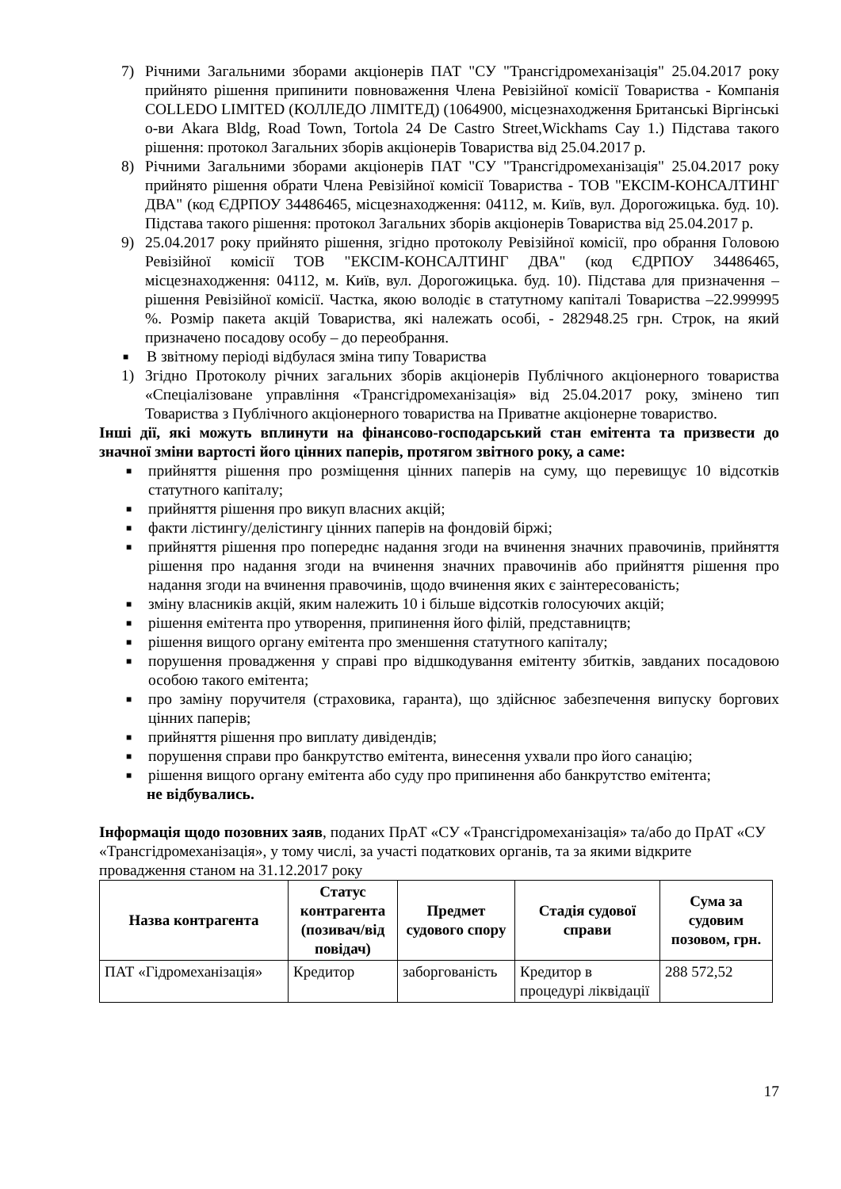7) Річними Загальними зборами акціонерів ПАТ "СУ "Трансгідромеханізація" 25.04.2017 року прийнято рішення припинити повноваження Члена Ревізійної комісії Товариства - Компанія COLLEDO LIMITED (КОЛЛЕДО ЛІМІТЕД) (1064900, місцезнаходження Британські Віргінські о-ви Akara Bldg, Road Town, Tortola 24 De Castro Street,Wickhams Cay 1.) Підстава такого рішення: протокол Загальних зборів акціонерів Товариства від 25.04.2017 р.
8) Річними Загальними зборами акціонерів ПАТ "СУ "Трансгідромеханізація" 25.04.2017 року прийнято рішення обрати Члена Ревізійної комісії Товариства - ТОВ "ЕКСІМ-КОНСАЛТИНГ ДВА" (код ЄДРПОУ 34486465, місцезнаходження: 04112, м. Київ, вул. Дорогожицька. буд. 10). Підстава такого рішення: протокол Загальних зборів акціонерів Товариства від 25.04.2017 р.
9) 25.04.2017 року прийнято рішення, згідно протоколу Ревізійної комісії, про обрання Головою Ревізійної комісії ТОВ "ЕКСІМ-КОНСАЛТИНГ ДВА" (код ЄДРПОУ 34486465, місцезнаходження: 04112, м. Київ, вул. Дорогожицька. буд. 10). Підстава для призначення – рішення Ревізійної комісії. Частка, якою володіє в статутному капіталі Товариства –22.999995 %. Розмір пакета акцій Товариства, які належать особі, - 282948.25 грн. Строк, на який призначено посадову особу – до переобрання.
■ В звітному періоді відбулася зміна типу Товариства
1) Згідно Протоколу річних загальних зборів акціонерів Публічного акціонерного товариства «Спеціалізоване управління «Трансгідромеханізація» від 25.04.2017 року, змінено тип Товариства з Публічного акціонерного товариства на Приватне акціонерне товариство.
Інші дії, які можуть вплинути на фінансово-господарський стан емітента та призвести до значної зміни вартості його цінних паперів, протягом звітного року, а саме:
■ прийняття рішення про розміщення цінних паперів на суму, що перевищує 10 відсотків статутного капіталу;
■ прийняття рішення про викуп власних акцій;
■ факти лістингу/делістингу цінних паперів на фондовій біржі;
■ прийняття рішення про попереднє надання згоди на вчинення значних правочинів, прийняття рішення про надання згоди на вчинення значних правочинів або прийняття рішення про надання згоди на вчинення правочинів, щодо вчинення яких є заінтересованість;
■ зміну власників акцій, яким належить 10 і більше відсотків голосуючих акцій;
■ рішення емітента про утворення, припинення його філій, представництв;
■ рішення вищого органу емітента про зменшення статутного капіталу;
■ порушення провадження у справі про відшкодування емітенту збитків, завданих посадовою особою такого емітента;
■ про заміну поручителя (страховика, гаранта), що здійснює забезпечення випуску боргових цінних паперів;
■ прийняття рішення про виплату дивідендів;
■ порушення справи про банкрутство емітента, винесення ухвали про його санацію;
■ рішення вищого органу емітента або суду про припинення або банкрутство емітента;
не відбувались.
Інформація щодо позовних заяв, поданих ПрАТ «СУ «Трансгідромеханізація» та/або до ПрАТ «СУ «Трансгідромеханізація», у тому числі, за участі податкових органів, та за якими відкрите провадження станом на 31.12.2017 року
| Назва контрагента | Статус контрагента (позивач/від повідач) | Предмет судового спору | Стадія судової справи | Сума за судовим позовом, грн. |
| --- | --- | --- | --- | --- |
| ПАТ «Гідромеханізація» | Кредитор | заборгованість | Кредитор в процедурі ліквідації | 288 572,52 |
17